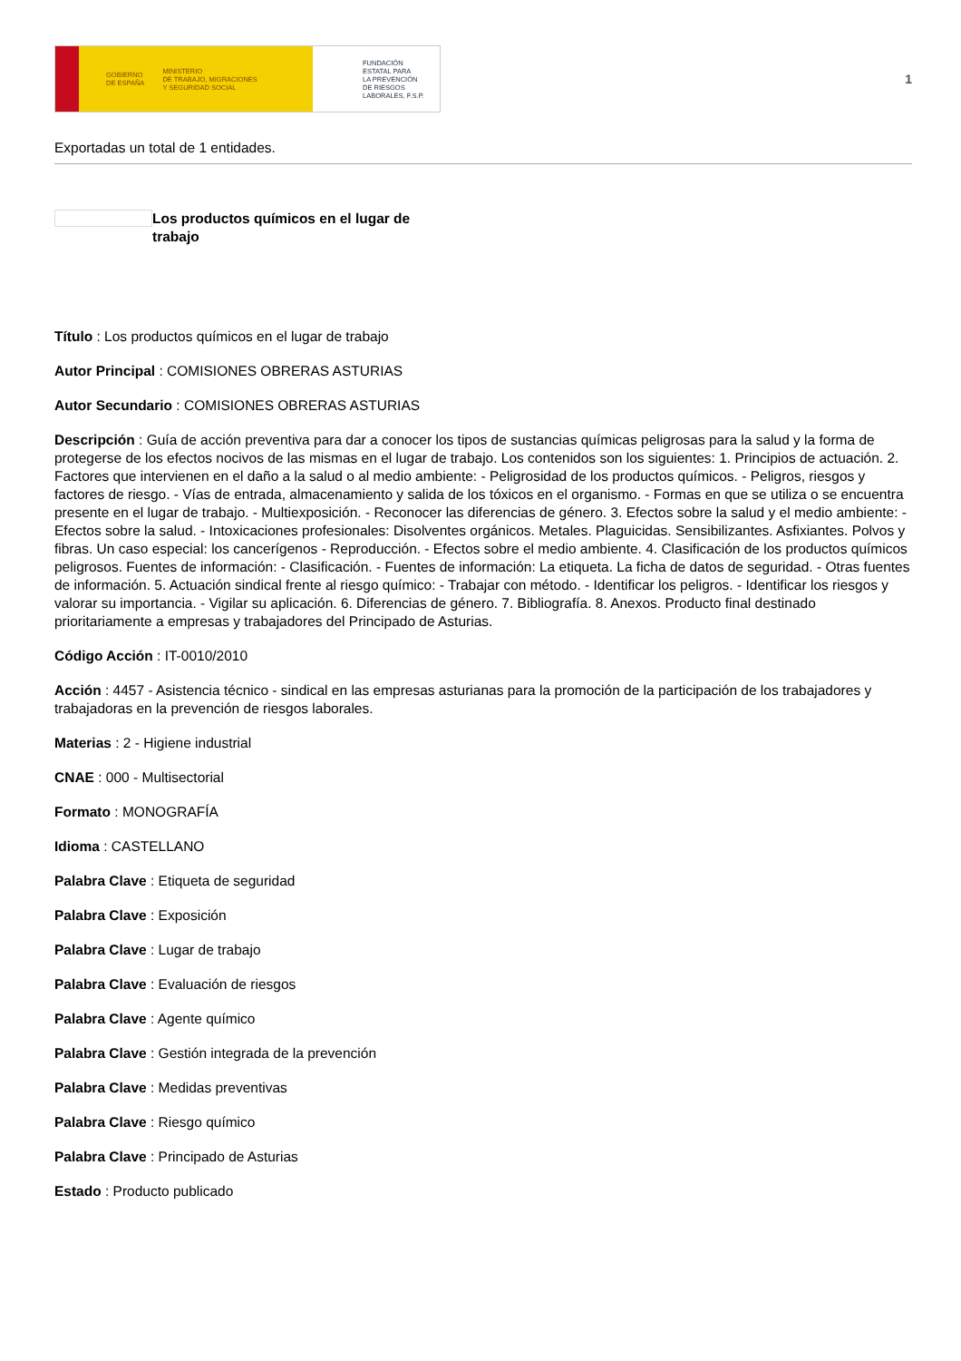GOBIERNO
DE ESPAÑA MINISTERIO
DE TRABAJO, MIGRACIONES
Y SEGURIDAD SOCIAL
FUNDACIÓN
ESTATAL PARA
LA PREVENCIÓN
DE RIESGOS
LABORALES, F.S.P.
1
Exportadas un total de 1 entidades.
Los productos químicos en el lugar de trabajo
Título : Los productos químicos en el lugar de trabajo
Autor Principal : COMISIONES OBRERAS ASTURIAS
Autor Secundario : COMISIONES OBRERAS ASTURIAS
Descripción : Guía de acción preventiva para dar a conocer los tipos de sustancias químicas peligrosas para la salud y la forma de protegerse de los efectos nocivos de las mismas en el lugar de trabajo. Los contenidos son los siguientes: 1. Principios de actuación. 2. Factores que intervienen en el daño a la salud o al medio ambiente: - Peligrosidad de los productos químicos. - Peligros, riesgos y factores de riesgo. - Vías de entrada, almacenamiento y salida de los tóxicos en el organismo. - Formas en que se utiliza o se encuentra presente en el lugar de trabajo. - Multiexposición. - Reconocer las diferencias de género. 3. Efectos sobre la salud y el medio ambiente: - Efectos sobre la salud. - Intoxicaciones profesionales: Disolventes orgánicos. Metales. Plaguicidas. Sensibilizantes. Asfixiantes. Polvos y fibras. Un caso especial: los cancerígenos - Reproducción. - Efectos sobre el medio ambiente. 4. Clasificación de los productos químicos peligrosos. Fuentes de información: - Clasificación. - Fuentes de información: La etiqueta. La ficha de datos de seguridad. - Otras fuentes de información. 5. Actuación sindical frente al riesgo químico: - Trabajar con método. - Identificar los peligros. - Identificar los riesgos y valorar su importancia. - Vigilar su aplicación. 6. Diferencias de género. 7. Bibliografía. 8. Anexos. Producto final destinado prioritariamente a empresas y trabajadores del Principado de Asturias.
Código Acción : IT-0010/2010
Acción : 4457 - Asistencia técnico - sindical en las empresas asturianas para la promoción de la participación de los trabajadores y trabajadoras en la prevención de riesgos laborales.
Materias : 2 - Higiene industrial
CNAE : 000 - Multisectorial
Formato : MONOGRAFÍA
Idioma : CASTELLANO
Palabra Clave : Etiqueta de seguridad
Palabra Clave : Exposición
Palabra Clave : Lugar de trabajo
Palabra Clave : Evaluación de riesgos
Palabra Clave : Agente químico
Palabra Clave : Gestión integrada de la prevención
Palabra Clave : Medidas preventivas
Palabra Clave : Riesgo químico
Palabra Clave : Principado de Asturias
Estado : Producto publicado